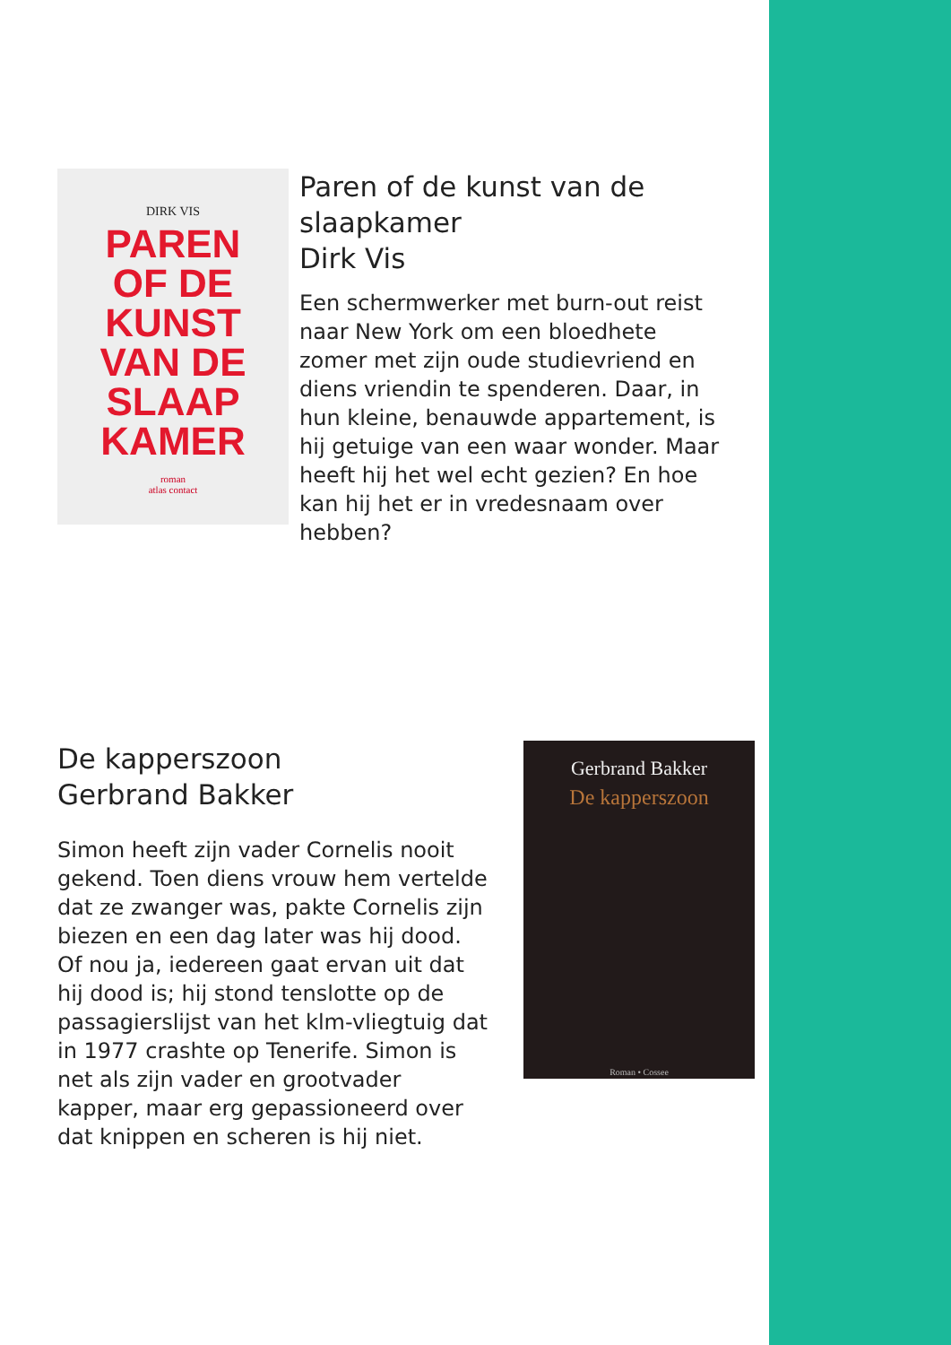DIRK VIS
PAREN
OF DE
KUNST
VAN DE
SLAAP
KAMER
roman
atlas contact
Paren of de kunst van de slaapkamer
Dirk Vis
Een schermwerker met burn-out reist naar New York om een bloedhete zomer met zijn oude studievriend en diens vriendin te spenderen. Daar, in hun kleine, benauwde appartement, is hij getuige van een waar wonder. Maar heeft hij het wel echt gezien? En hoe kan hij het er in vredesnaam over hebben?
De kapperszoon
Gerbrand Bakker
Simon heeft zijn vader Cornelis nooit gekend. Toen diens vrouw hem vertelde dat ze zwanger was, pakte Cornelis zijn biezen en een dag later was hij dood. Of nou ja, iedereen gaat ervan uit dat hij dood is; hij stond tenslotte op de passagierslijst van het klm-vliegtuig dat in 1977 crashte op Tenerife. Simon is net als zijn vader en grootvader kapper, maar erg gepassioneerd over dat knippen en scheren is hij niet.
Gerbrand Bakker
De kapperszoon
Roman • Cossee